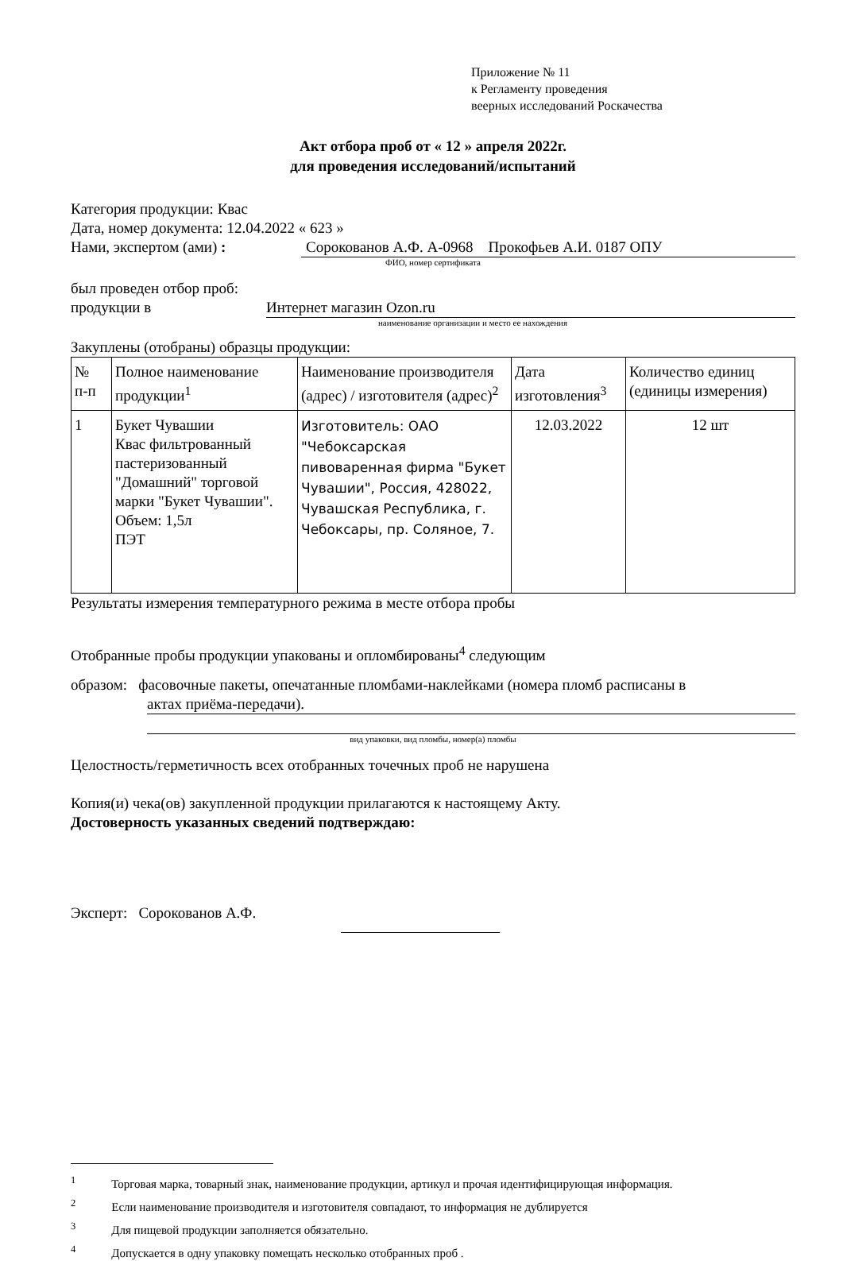Приложение № 11
к Регламенту проведения
веерных исследований Роскачества
Акт отбора проб от « 12 » апреля 2022г.
для проведения исследований/испытаний
Категория продукции: Квас
Дата, номер документа: 12.04.2022 « 623 »
Нами, экспертом (ами) : Сорокованов А.Ф. А-0968 Прокофьев А.И. 0187 ОПУ
ФИО, номер сертификата
был проведен отбор проб:
продукции в Интернет магазин Ozon.ru
наименование организации и место ее нахождения
Закуплены (отобраны) образцы продукции:
| № п-п | Полное наименование продукции<sup>1</sup> | Наименование производителя (адрес) / изготовителя (адрес)<sup>2</sup> | Дата изготовления<sup>3</sup> | Количество единиц (единицы измерения) |
| 1 | Букет Чувашии Квас фильтрованный пастеризованный "Домашний" торговой марки "Букет Чувашии". Объем: 1,5л ПЭТ | Изготовитель: ОАО "Чебоксарская пивоваренная фирма "Букет Чувашии", Россия, 428022, Чувашская Республика, г. Чебоксары, пр. Соляное, 7. | 12.03.2022 | 12 шт |
Результаты измерения температурного режима в месте отбора пробы
Отобранные пробы продукции упакованы и опломбированы<sup>4</sup> следующим
образом: фасовочные пакеты, опечатанные пломбами-наклейками (номера пломб расписаны в
актах приёма-передачи).
вид упаковки, вид пломбы, номер(а) пломбы
Целостность/герметичность всех отобранных точечных проб не нарушена
Копия(и) чека(ов) закупленной продукции прилагаются к настоящему Акту.
Достоверность указанных сведений подтверждаю:
Эксперт: Сорокованов А.Ф.
<sup>1</sup> Торговая марка, товарный знак, наименование продукции, артикул и прочая идентифицирующая информация.
<sup>2</sup> Если наименование производителя и изготовителя совпадают, то информация не дублируется
<sup>3</sup> Для пищевой продукции заполняется обязательно.
<sup>4</sup> Допускается в одну упаковку помещать несколько отобранных проб .